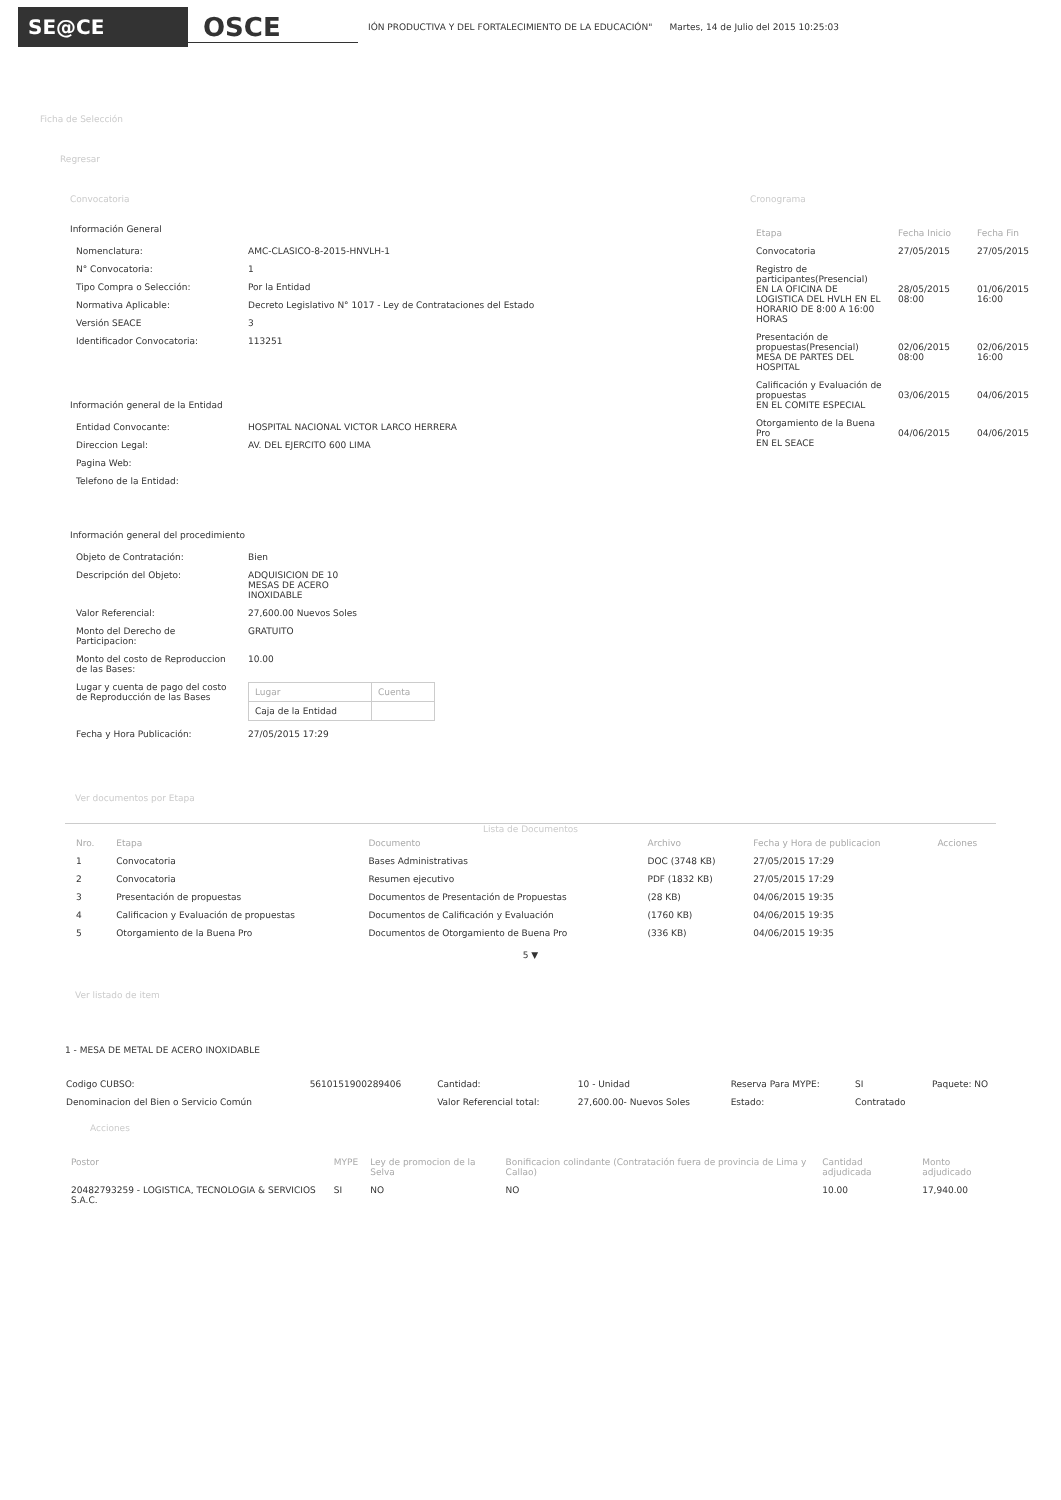SE@CE
OSCE
IÓN PRODUCTIVA Y DEL FORTALECIMIENTO DE LA EDUCACIÓN" Martes, 14 de Julio del 2015 10:25:03
Ficha de Selección
Regresar
Convocatoria
Información General
| Nomenclatura: | AMC-CLASICO-8-2015-HNVLH-1 |
| N° Convocatoria: | 1 |
| Tipo Compra o Selección: | Por la Entidad |
| Normativa Aplicable: | Decreto Legislativo N° 1017 - Ley de Contrataciones del Estado |
| Versión SEACE | 3 |
| Identificador Convocatoria: | 113251 |
Información general de la Entidad
| Entidad Convocante: | HOSPITAL NACIONAL VICTOR LARCO HERRERA |
| Direccion Legal: | AV. DEL EJERCITO 600 LIMA |
| Pagina Web: | |
| Telefono de la Entidad: | |
Información general del procedimiento
| Objeto de Contratación: | Bien |
| Descripción del Objeto: | ADQUISICION DE 10 MESAS DE ACERO INOXIDABLE |
| Valor Referencial: | 27,600.00 Nuevos Soles |
| Monto del Derecho de Participacion: | GRATUITO |
| Monto del costo de Reproduccion de las Bases: | 10.00 |
| Lugar y cuenta de pago del costo de Reproducción de las Bases | / Lugar / Cuenta / / --- / --- / / Caja de la Entidad / / |
| Fecha y Hora Publicación: | 27/05/2015 17:29 |
Cronograma
| Etapa | Fecha Inicio | Fecha Fin |
| --- | --- | --- |
| Convocatoria | 27/05/2015 | 27/05/2015 |
| Registro de participantes(Presencial) EN LA OFICINA DE LOGISTICA DEL HVLH EN EL HORARIO DE 8:00 A 16:00 HORAS | 28/05/2015 08:00 | 01/06/2015 16:00 |
| Presentación de propuestas(Presencial) MESA DE PARTES DEL HOSPITAL | 02/06/2015 08:00 | 02/06/2015 16:00 |
| Calificación y Evaluación de propuestas EN EL COMITE ESPECIAL | 03/06/2015 | 04/06/2015 |
| Otorgamiento de la Buena Pro EN EL SEACE | 04/06/2015 | 04/06/2015 |
Ver documentos por Etapa
Lista de Documentos
| Nro. | Etapa | Documento | Archivo | Fecha y Hora de publicacion | Acciones |
| --- | --- | --- | --- | --- | --- |
| 1 | Convocatoria | Bases Administrativas | DOC (3748 KB) | 27/05/2015 17:29 | |
| 2 | Convocatoria | Resumen ejecutivo | PDF (1832 KB) | 27/05/2015 17:29 | |
| 3 | Presentación de propuestas | Documentos de Presentación de Propuestas | (28 KB) | 04/06/2015 19:35 | |
| 4 | Calificacion y Evaluación de propuestas | Documentos de Calificación y Evaluación | (1760 KB) | 04/06/2015 19:35 | |
| 5 | Otorgamiento de la Buena Pro | Documentos de Otorgamiento de Buena Pro | (336 KB) | 04/06/2015 19:35 | |
5 ▼
Ver listado de item
1 - MESA DE METAL DE ACERO INOXIDABLE
| Codigo CUBSO: | 5610151900289406 | Cantidad: | 10 - Unidad | Reserva Para MYPE: | SI | Paquete: NO |
| Denominacion del Bien o Servicio Común | | Valor Referencial total: | 27,600.00- Nuevos Soles | Estado: | Contratado | |
Acciones
| Postor | MYPE | Ley de promocion de la Selva | Bonificacion colindante (Contratación fuera de provincia de Lima y Callao) | Cantidad adjudicada | Monto adjudicado |
| --- | --- | --- | --- | --- | --- |
| 20482793259 - LOGISTICA, TECNOLOGIA & SERVICIOS S.A.C. | SI | NO | NO | 10.00 | 17,940.00 |